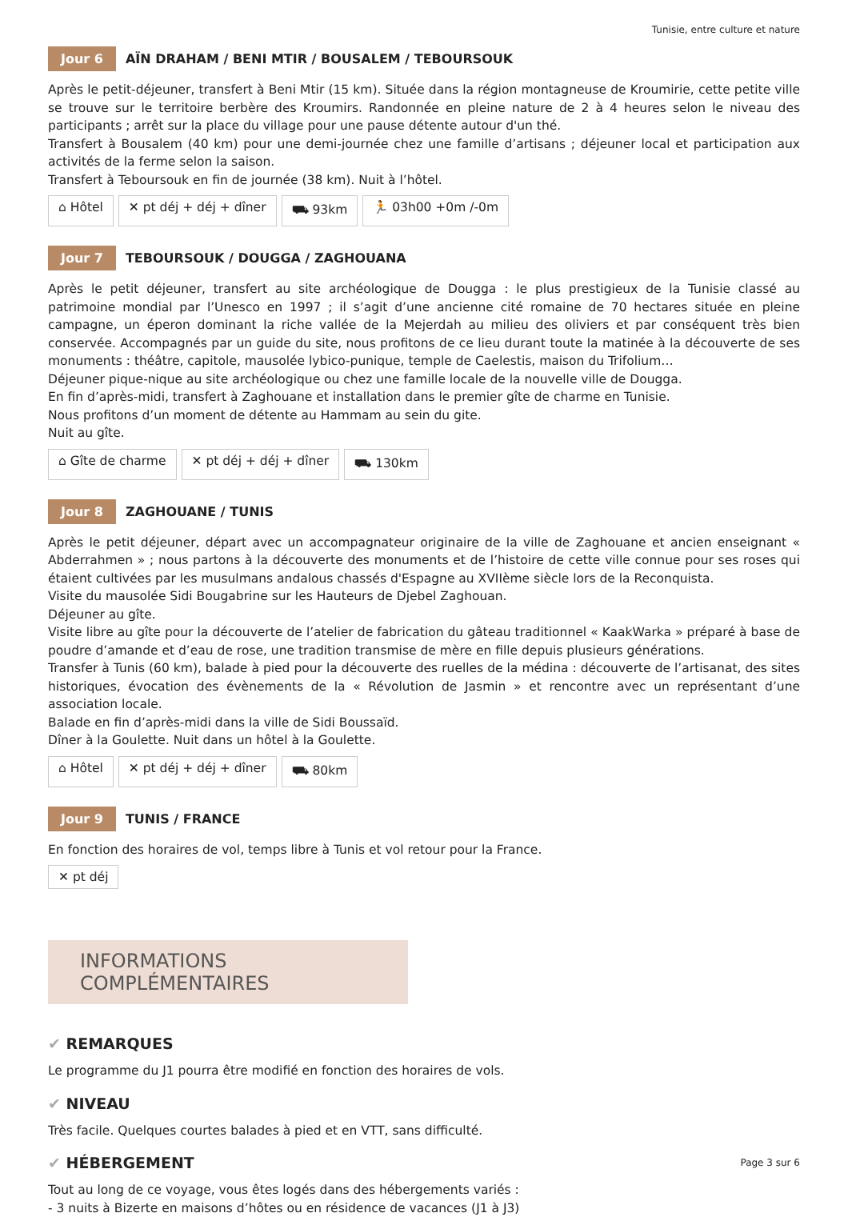Tunisie, entre culture et nature
Jour 6 AÏN DRAHAM / BENI MTIR / BOUSALEM / TEBOURSOUK
Après le petit-déjeuner, transfert à Beni Mtir (15 km). Située dans la région montagneuse de Kroumirie, cette petite ville se trouve sur le territoire berbère des Kroumirs. Randonnée en pleine nature de 2 à 4 heures selon le niveau des participants ; arrêt sur la place du village pour une pause détente autour d'un thé.
Transfert à Bousalem (40 km) pour une demi-journée chez une famille d’artisans ; déjeuner local et participation aux activités de la ferme selon la saison.
Transfert à Teboursouk en fin de journée (38 km). Nuit à l’hôtel.
⌂ Hôtel ✕ pt déj + déj + dîner ⛟ 93km 🏃 03h00 +0m /-0m
Jour 7 TEBOURSOUK / DOUGGA / ZAGHOUANA
Après le petit déjeuner, transfert au site archéologique de Dougga : le plus prestigieux de la Tunisie classé au patrimoine mondial par l’Unesco en 1997 ; il s’agit d’une ancienne cité romaine de 70 hectares située en pleine campagne, un éperon dominant la riche vallée de la Mejerdah au milieu des oliviers et par conséquent très bien conservée. Accompagnés par un guide du site, nous profitons de ce lieu durant toute la matinée à la découverte de ses monuments : théâtre, capitole, mausolée lybico-punique, temple de Caelestis, maison du Trifolium…
Déjeuner pique-nique au site archéologique ou chez une famille locale de la nouvelle ville de Dougga.
En fin d’après-midi, transfert à Zaghouane et installation dans le premier gîte de charme en Tunisie.
Nous profitons d’un moment de détente au Hammam au sein du gite.
Nuit au gîte.
⌂ Gîte de charme ✕ pt déj + déj + dîner ⛟ 130km
Jour 8 ZAGHOUANE / TUNIS
Après le petit déjeuner, départ avec un accompagnateur originaire de la ville de Zaghouane et ancien enseignant « Abderrahmen » ; nous partons à la découverte des monuments et de l’histoire de cette ville connue pour ses roses qui étaient cultivées par les musulmans andalous chassés d'Espagne au XVIIème siècle lors de la Reconquista.
Visite du mausolée Sidi Bougabrine sur les Hauteurs de Djebel Zaghouan.
Déjeuner au gîte.
Visite libre au gîte pour la découverte de l’atelier de fabrication du gâteau traditionnel « KaakWarka » préparé à base de poudre d’amande et d’eau de rose, une tradition transmise de mère en fille depuis plusieurs générations.
Transfer à Tunis (60 km), balade à pied pour la découverte des ruelles de la médina : découverte de l’artisanat, des sites historiques, évocation des évènements de la « Révolution de Jasmin » et rencontre avec un représentant d’une association locale.
Balade en fin d’après-midi dans la ville de Sidi Boussaïd.
Dîner à la Goulette. Nuit dans un hôtel à la Goulette.
⌂ Hôtel ✕ pt déj + déj + dîner ⛟ 80km
Jour 9 TUNIS / FRANCE
En fonction des horaires de vol, temps libre à Tunis et vol retour pour la France.
✕ pt déj
INFORMATIONS COMPLÉMENTAIRES
✔ REMARQUES
Le programme du J1 pourra être modifié en fonction des horaires de vols.
✔ NIVEAU
Très facile. Quelques courtes balades à pied et en VTT, sans difficulté.
✔ HÉBERGEMENT
Tout au long de ce voyage, vous êtes logés dans des hébergements variés :
- 3 nuits à Bizerte en maisons d’hôtes ou en résidence de vacances (J1 à J3)
Page 3 sur 6